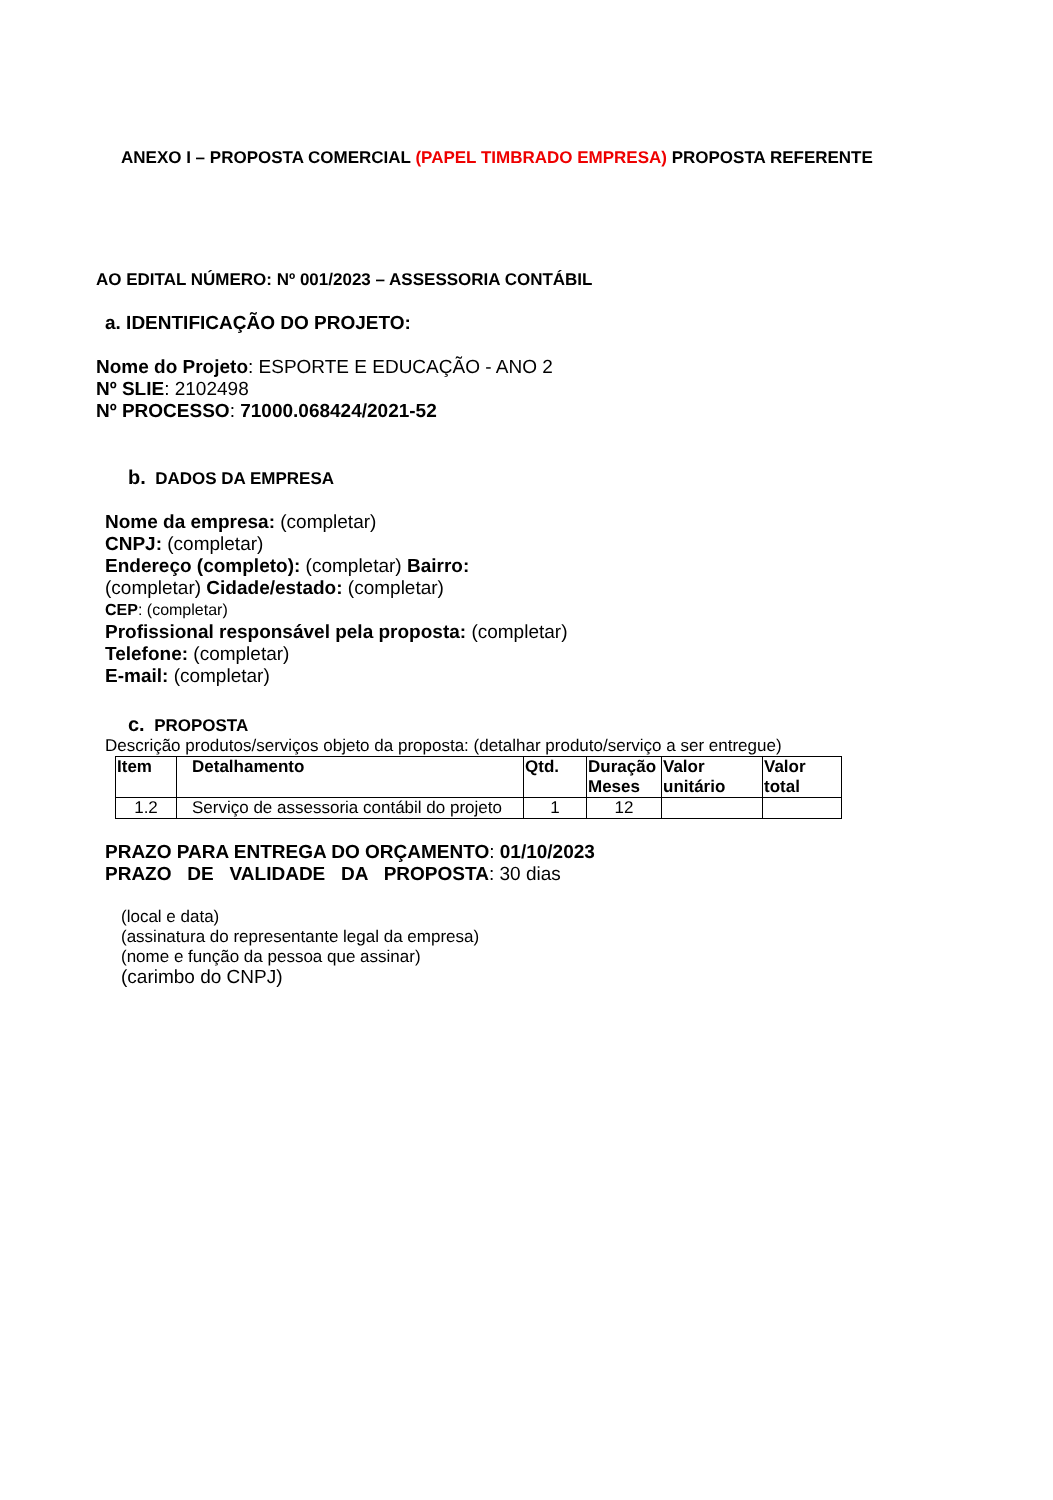ANEXO I – PROPOSTA COMERCIAL (PAPEL TIMBRADO EMPRESA) PROPOSTA REFERENTE
AO EDITAL NÚMERO: Nº 001/2023 – ASSESSORIA CONTÁBIL
a. IDENTIFICAÇÃO DO PROJETO:
Nome do Projeto: ESPORTE E EDUCAÇÃO - ANO 2
Nº SLIE: 2102498
Nº PROCESSO: 71000.068424/2021-52
b. DADOS DA EMPRESA
Nome da empresa: (completar)
CNPJ: (completar)
Endereço (completo): (completar) Bairro:
(completar) Cidade/estado: (completar)
CEP: (completar)
Profissional responsável pela proposta: (completar)
Telefone: (completar)
E-mail: (completar)
c. PROPOSTA
Descrição produtos/serviços objeto da proposta: (detalhar produto/serviço a ser entregue)
| Item | Detalhamento | Qtd. | Duração Meses | Valor unitário | Valor total |
| --- | --- | --- | --- | --- | --- |
| 1.2 | Serviço de assessoria contábil do projeto | 1 | 12 | | |
PRAZO PARA ENTREGA DO ORÇAMENTO: 01/10/2023
PRAZO DE VALIDADE DA PROPOSTA: 30 dias
(local e data)
(assinatura do representante legal da empresa)
(nome e função da pessoa que assinar)
(carimbo do CNPJ)